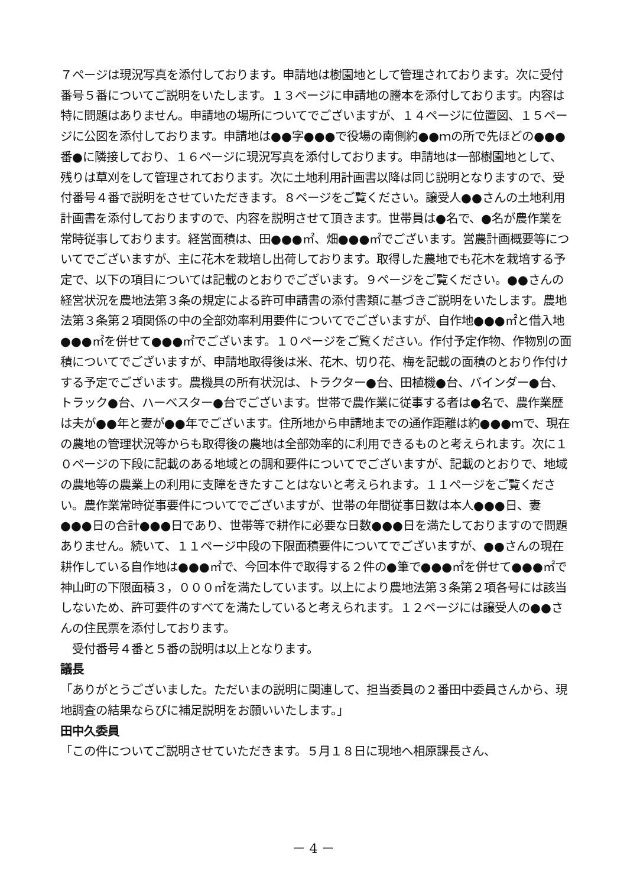７ページは現況写真を添付しております。申請地は樹園地として管理されております。次に受付番号５番についてご説明をいたします。１３ページに申請地の謄本を添付しております。内容は特に問題はありません。申請地の場所についてでございますが、１４ページに位置図、１５ページに公図を添付しております。申請地は●●字●●●で役場の南側約●●ｍの所で先ほどの●●●番●に隣接しており、１６ページに現況写真を添付しております。申請地は一部樹園地として、残りは草刈をして管理されております。次に土地利用計画書以降は同じ説明となりますので、受付番号４番で説明をさせていただきます。８ページをご覧ください。譲受人●●さんの土地利用計画書を添付しておりますので、内容を説明させて頂きます。世帯員は●名で、●名が農作業を常時従事しております。経営面積は、田●●●㎡、畑●●●㎡でございます。営農計画概要等についてでございますが、主に花木を栽培し出荷しております。取得した農地でも花木を栽培する予定で、以下の項目については記載のとおりでございます。９ページをご覧ください。●●さんの経営状況を農地法第３条の規定による許可申請書の添付書類に基づきご説明をいたします。農地法第３条第２項関係の中の全部効率利用要件についてでございますが、自作地●●●㎡と借入地●●●㎡を併せて●●●㎡でございます。１０ページをご覧ください。作付予定作物、作物別の面積についてでございますが、申請地取得後は米、花木、切り花、梅を記載の面積のとおり作付けする予定でございます。農機具の所有状況は、トラクター●台、田植機●台、バインダー●台、トラック●台、ハーベスター●台でございます。世帯で農作業に従事する者は●名で、農作業歴は夫が●●年と妻が●●年でございます。住所地から申請地までの通作距離は約●●●ｍで、現在の農地の管理状況等からも取得後の農地は全部効率的に利用できるものと考えられます。次に１０ページの下段に記載のある地域との調和要件についてでございますが、記載のとおりで、地域の農地等の農業上の利用に支障をきたすことはないと考えられます。１１ページをご覧ください。農作業常時従事要件についてでございますが、世帯の年間従事日数は本人●●●日、妻●●●日の合計●●●日であり、世帯等で耕作に必要な日数●●●日を満たしておりますので問題ありません。続いて、１１ページ中段の下限面積要件についてでございますが、●●さんの現在耕作している自作地は●●●㎡で、今回本件で取得する２件の●筆で●●●㎡を併せて●●●㎡で神山町の下限面積３，０００㎡を満たしています。以上により農地法第３条第２項各号には該当しないため、許可要件のすべてを満たしていると考えられます。１２ページには譲受人の●●さんの住民票を添付しております。
　受付番号４番と５番の説明は以上となります。
議長
「ありがとうございました。ただいまの説明に関連して、担当委員の２番田中委員さんから、現地調査の結果ならびに補足説明をお願いいたします。」
田中久委員
「この件についてご説明させていただきます。５月１８日に現地へ相原課長さん、
－ 4 －